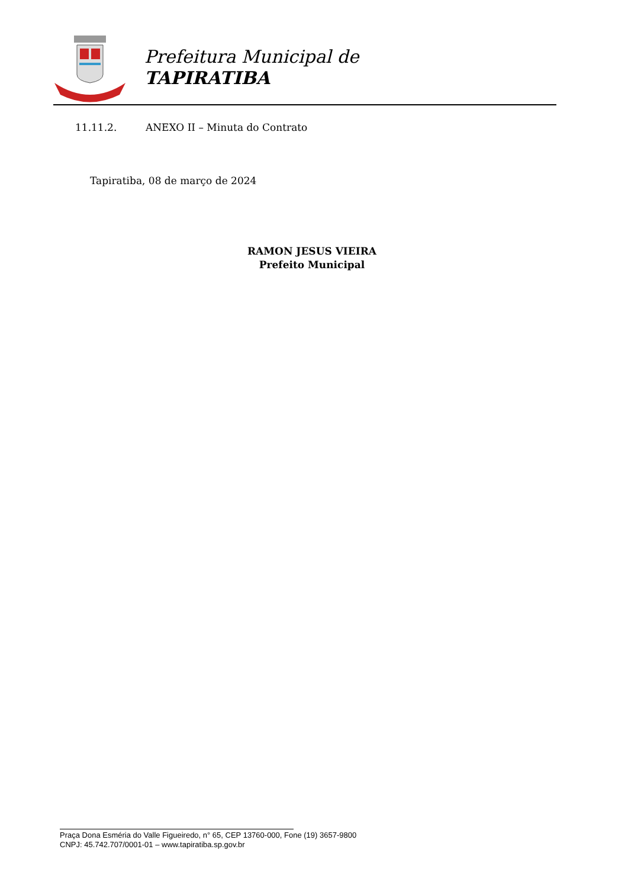Prefeitura Municipal de
TAPIRATIBA
11.11.2. ANEXO II – Minuta do Contrato
Tapiratiba, 08 de março de 2024
RAMON JESUS VIEIRA
Prefeito Municipal
Praça Dona Esméria do Valle Figueiredo, n° 65, CEP 13760-000, Fone (19) 3657-9800
CNPJ: 45.742.707/0001-01 – www.tapiratiba.sp.gov.br